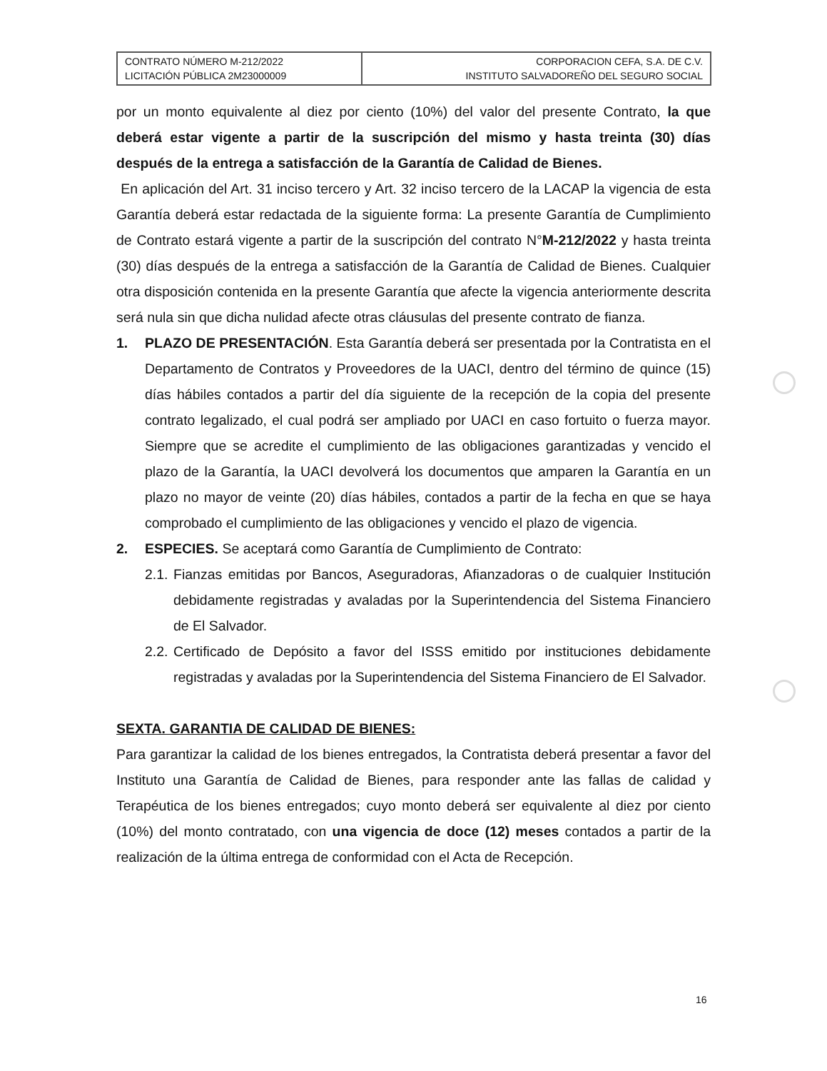| CONTRATO NÚMERO M-212/2022 LICITACIÓN PÚBLICA 2M23000009 | CORPORACION CEFA, S.A. DE C.V. INSTITUTO SALVADOREÑO DEL SEGURO SOCIAL |
por un monto equivalente al diez por ciento (10%) del valor del presente Contrato, la que deberá estar vigente a partir de la suscripción del mismo y hasta treinta (30) días después de la entrega a satisfacción de la Garantía de Calidad de Bienes.
En aplicación del Art. 31 inciso tercero y Art. 32 inciso tercero de la LACAP la vigencia de esta Garantía deberá estar redactada de la siguiente forma: La presente Garantía de Cumplimiento de Contrato estará vigente a partir de la suscripción del contrato N°M-212/2022 y hasta treinta (30) días después de la entrega a satisfacción de la Garantía de Calidad de Bienes. Cualquier otra disposición contenida en la presente Garantía que afecte la vigencia anteriormente descrita será nula sin que dicha nulidad afecte otras cláusulas del presente contrato de fianza.
1. PLAZO DE PRESENTACIÓN. Esta Garantía deberá ser presentada por la Contratista en el Departamento de Contratos y Proveedores de la UACI, dentro del término de quince (15) días hábiles contados a partir del día siguiente de la recepción de la copia del presente contrato legalizado, el cual podrá ser ampliado por UACI en caso fortuito o fuerza mayor. Siempre que se acredite el cumplimiento de las obligaciones garantizadas y vencido el plazo de la Garantía, la UACI devolverá los documentos que amparen la Garantía en un plazo no mayor de veinte (20) días hábiles, contados a partir de la fecha en que se haya comprobado el cumplimiento de las obligaciones y vencido el plazo de vigencia.
2. ESPECIES. Se aceptará como Garantía de Cumplimiento de Contrato:
2.1.
Fianzas emitidas por Bancos, Aseguradoras, Afianzadoras o de cualquier Institución debidamente registradas y avaladas por la Superintendencia del Sistema Financiero de El Salvador.
2.2.
Certificado de Depósito a favor del ISSS emitido por instituciones debidamente registradas y avaladas por la Superintendencia del Sistema Financiero de El Salvador.
SEXTA. GARANTIA DE CALIDAD DE BIENES:
Para garantizar la calidad de los bienes entregados, la Contratista deberá presentar a favor del Instituto una Garantía de Calidad de Bienes, para responder ante las fallas de calidad y Terapéutica de los bienes entregados; cuyo monto deberá ser equivalente al diez por ciento (10%) del monto contratado, con una vigencia de doce (12) meses contados a partir de la realización de la última entrega de conformidad con el Acta de Recepción.
16